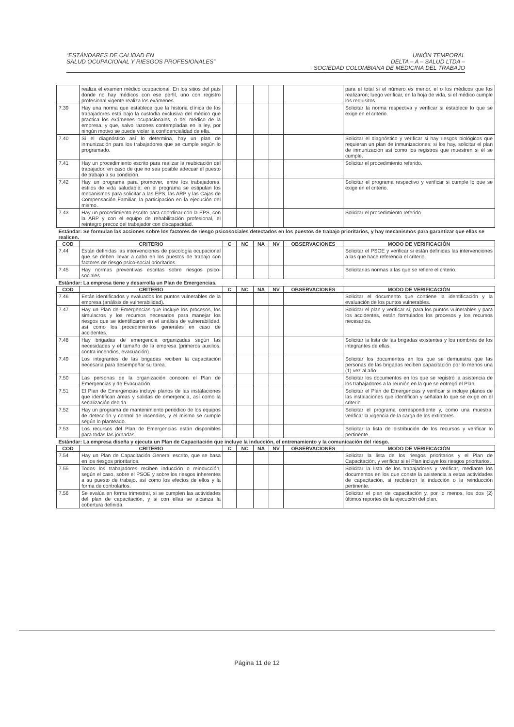“ESTÁNDARES DE CALIDAD EN
SALUD OCUPACIONAL Y RIESGOS PROFESIONALES”
UNIÓN TEMPORAL
DELTA – A – SALUD LTDA –
SOCIEDAD COLOMBIANA DE MEDICINA DEL TRABAJO
| | realiza el examen médico ocupacional. En los sitios del país donde no hay médicos con ese perfil, uno con registro profesional vigente realiza los exámenes. | | | | | | para el total si el número es menor, el o los médicos que los realizaron; luego verificar, en la hoja de vida, si el médico cumple los requisitos. |
| 7.39 | Hay una norma que establece que la historia clínica de los trabajadores está bajo la custodia exclusiva del médico que practica los exámenes ocupacionales, o del médico de la empresa, y que, salvo razones contempladas en la ley, por ningún motivo se puede violar la confidencialidad de ella. | | | | | | Solicitar la norma respectiva y verificar si establece lo que se exige en el criterio. |
| 7.40 | Si el diagnóstico así lo determina, hay un plan de inmunización para los trabajadores que se cumple según lo programado. | | | | | | Solicitar el diagnóstico y verificar si hay riesgos biológicos que requieran un plan de inmunizaciones; si los hay, solicitar el plan de inmunización así como los registros que muestren si él se cumple. |
| 7.41 | Hay un procedimiento escrito para realizar la reubicación del trabajador, en caso de que no sea posible adecuar el puesto de trabajo a su condición. | | | | | | Solicitar el procedimiento referido. |
| 7.42 | Hay un programa para promover, entre los trabajadores, estilos de vida saludable; en el programa se estipulan los mecanismos para solicitar a las EPS, las ARP y las Cajas de Compensación Familiar, la participación en la ejecución del mismo. | | | | | | Solicitar el programa respectivo y verificar si cumple lo que se exige en el criterio. |
| 7.43 | Hay un procedimiento escrito para coordinar con la EPS, con la ARP y con el equipo de rehabilitación profesional, el reintegro precoz del trabajador con discapacidad. | | | | | | Solicitar el procedimiento referido. |
| Estándar: Se formulan las acciones sobre los factores de riesgo psicosociales detectados en los puestos de trabajo prioritarios, y hay mecanismos para garantizar que ellas se realicen. | | | | | | | |
| COD | CRITERIO | C | NC | NA | NV | OBSERVACIONES | MODO DE VERIFICACIÓN |
| 7.44 | Están definidas las intervenciones de psicología ocupacional que se deben llevar a cabo en los puestos de trabajo con factores de riesgo psico-social prioritarios. | | | | | | Solicitar el PSOE y verificar si están definidas las intervenciones a las que hace referencia el criterio. |
| 7.45 | Hay normas preventivas escritas sobre riesgos psico-sociales. | | | | | | Solicitarlas normas a las que se refiere el criterio. |
| Estándar: La empresa tiene y desarrolla un Plan de Emergencias. | | | | | | | |
| COD | CRITERIO | C | NC | NA | NV | OBSERVACIONES | MODO DE VERIFICACIÓN |
| 7.46 | Están identificados y evaluados los puntos vulnerables de la empresa (análisis de vulnerabilidad). | | | | | | Solicitar el documento que contiene la identificación y la evaluación de los puntos vulnerables. |
| 7.47 | Hay un Plan de Emergencias que incluye los procesos, los simulacros y los recursos necesarios para manejar los riesgos que se identificaron en el análisis de vulnerabilidad, así como los procedimientos generales en caso de accidentes. | | | | | | Solicitar el plan y verificar si, para los puntos vulnerables y para los accidentes, están formulados los procesos y los recursos necesarios. |
| 7.48 | Hay brigadas de emergencia organizadas según las necesidades y el tamaño de la empresa (primeros auxilios, contra incendios, evacuación). | | | | | | Solicitar la lista de las brigadas existentes y los nombres de los integrantes de ellas. |
| 7.49 | Los integrantes de las brigadas reciben la capacitación necesaria para desempeñar su tarea. | | | | | | Solicitar los documentos en los que se demuestra que las personas de las brigadas reciben capacitación por lo menos una (1) vez al año. |
| 7.50 | Las personas de la organización conocen el Plan de Emergencias y de Evacuación. | | | | | | Solicitar los documentos en los que se registró la asistencia de los trabajadores a la reunión en la que se entregó el Plan. |
| 7.51 | El Plan de Emergencias incluye planos de las instalaciones que identifican áreas y salidas de emergencia, así como la señalización debida. | | | | | | Solicitar el Plan de Emergencias y verificar si incluye planos de las instalaciones que identifican y señalan lo que se exige en el criterio. |
| 7.52 | Hay un programa de mantenimiento periódico de los equipos de detección y control de incendios, y el mismo se cumple según lo planteado. | | | | | | Solicitar el programa correspondiente y, como una muestra, verificar la vigencia de la carga de los extintores. |
| 7.53 | Los recursos del Plan de Emergencias están disponibles para todas las jornadas. | | | | | | Solicitar la lista de distribución de los recursos y verificar lo pertinente. |
| Estándar: La empresa diseña y ejecuta un Plan de Capacitación que incluye la inducción, el entrenamiento y la comunicación del riesgo. | | | | | | | |
| COD | CRITERIO | C | NC | NA | NV | OBSERVACIONES | MODO DE VERIFICACIÓN |
| 7.54 | Hay un Plan de Capacitación General escrito, que se basa en los riesgos prioritarios. | | | | | | Solicitar la lista de los riesgos prioritarios y el Plan de Capacitación, y verificar si el Plan incluye los riesgos prioritarios. |
| 7.55 | Todos los trabajadores reciben inducción o reinducción, según el caso, sobre el PSOE y sobre los riesgos inherentes a su puesto de trabajo, así como los efectos de ellos y la forma de controlarlos. | | | | | | Solicitar la lista de los trabajadores y verificar, mediante los documentos en los que conste la asistencia a estas actividades de capacitación, si recibieron la inducción o la reinducción pertinente. |
| 7.56 | Se evalúa en forma trimestral, si se cumplen las actividades del plan de capacitación, y si con ellas se alcanza la cobertura definida. | | | | | | Solicitar el plan de capacitación y, por lo menos, los dos (2) últimos reportes de la ejecución del plan. |
Página 11 de 12